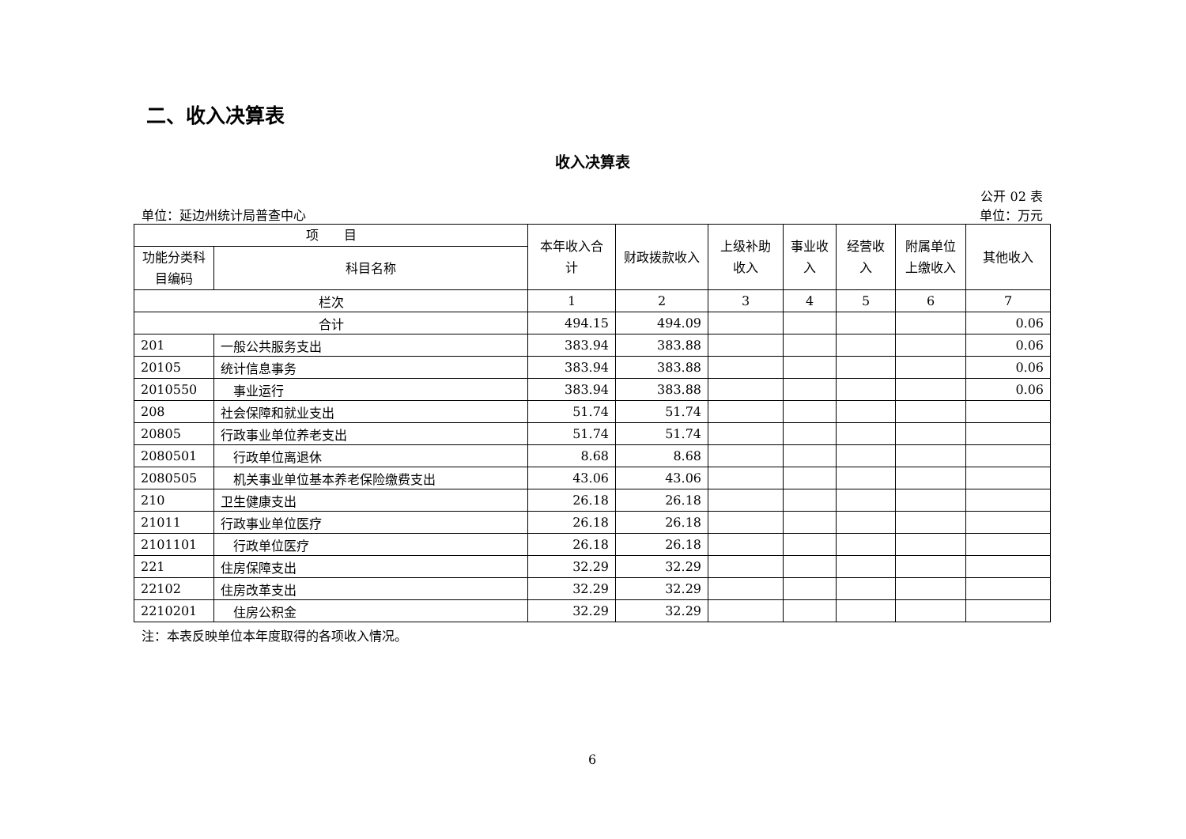二、收入决算表
收入决算表
公开 02 表
单位：延边州统计局普查中心 单位：万元
| 项 目 | | 本年收入合计 | 财政拨款收入 | 上级补助收入 | 事业收入 | 经营收入 | 附属单位上缴收入 | 其他收入 |
| --- | --- | --- | --- | --- | --- | --- | --- | --- |
| 功能分类科目编码 | 科目名称 | | | | | | | |
| 栏次 | | 1 | 2 | 3 | 4 | 5 | 6 | 7 |
| 合计 | | 494.15 | 494.09 | | | | | 0.06 |
| 201 | 一般公共服务支出 | 383.94 | 383.88 | | | | | 0.06 |
| 20105 | 统计信息事务 | 383.94 | 383.88 | | | | | 0.06 |
| 2010550 | 事业运行 | 383.94 | 383.88 | | | | | 0.06 |
| 208 | 社会保障和就业支出 | 51.74 | 51.74 | | | | | |
| 20805 | 行政事业单位养老支出 | 51.74 | 51.74 | | | | | |
| 2080501 | 行政单位离退休 | 8.68 | 8.68 | | | | | |
| 2080505 | 机关事业单位基本养老保险缴费支出 | 43.06 | 43.06 | | | | | |
| 210 | 卫生健康支出 | 26.18 | 26.18 | | | | | |
| 21011 | 行政事业单位医疗 | 26.18 | 26.18 | | | | | |
| 2101101 | 行政单位医疗 | 26.18 | 26.18 | | | | | |
| 221 | 住房保障支出 | 32.29 | 32.29 | | | | | |
| 22102 | 住房改革支出 | 32.29 | 32.29 | | | | | |
| 2210201 | 住房公积金 | 32.29 | 32.29 | | | | | |
注：本表反映单位本年度取得的各项收入情况。
6